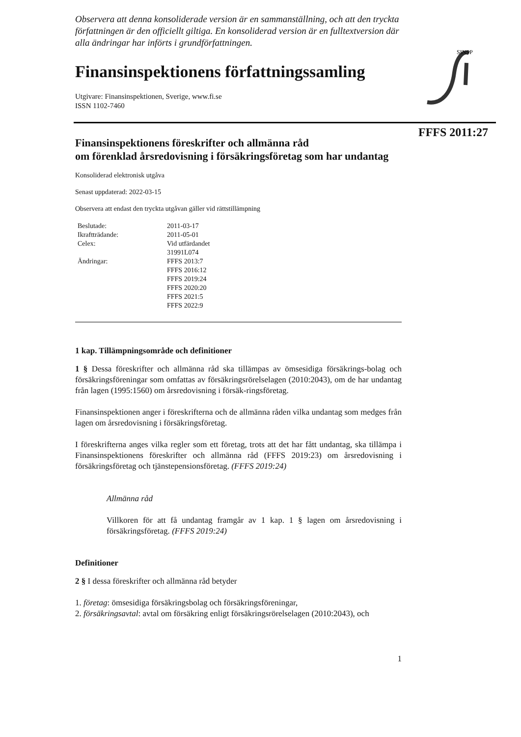FFFS 2011:27
SINSP
Observera att denna konsoliderade version är en sammanställning, och att den tryckta författningen är den officiellt giltiga. En konsoliderad version är en fulltextversion där alla ändringar har införts i grundförfattningen.
Finansinspektionens författningssamling
Utgivare: Finansinspektionen, Sverige, www.fi.se
ISSN 1102-7460
Finansinspektionens föreskrifter och allmänna råd
om förenklad årsredovisning i försäkringsföretag som har undantag
Konsoliderad elektronisk utgåva
Senast uppdaterad: 2022-03-15
Observera att endast den tryckta utgåvan gäller vid rättstillämpning
| Beslutade: | 2011-03-17 |
| Ikraftträdande: | 2011-05-01 |
| Celex: | Vid utfärdandet 31991L074 |
| Ändringar: | FFFS 2013:7 FFFS 2016:12 FFFS 2019:24 FFFS 2020:20 FFFS 2021:5 FFFS 2022:9 |
1 kap. Tillämpningsområde och definitioner
1 § Dessa föreskrifter och allmänna råd ska tillämpas av ömsesidiga försäkrings-bolag och försäkringsföreningar som omfattas av försäkringsrörelselagen (2010:2043), om de har undantag från lagen (1995:1560) om årsredovisning i försäk-ringsföretag.
Finansinspektionen anger i föreskrifterna och de allmänna råden vilka undantag som medges från lagen om årsredovisning i försäkringsföretag.
I föreskrifterna anges vilka regler som ett företag, trots att det har fått undantag, ska tillämpa i Finansinspektionens föreskrifter och allmänna råd (FFFS 2019:23) om årsredovisning i försäkringsföretag och tjänstepensionsföretag. (FFFS 2019:24)
Allmänna råd
Villkoren för att få undantag framgår av 1 kap. 1 § lagen om årsredovisning i försäkringsföretag. (FFFS 2019:24)
Definitioner
2 § I dessa föreskrifter och allmänna råd betyder
1. företag: ömsesidiga försäkringsbolag och försäkringsföreningar,
2. försäkringsavtal: avtal om försäkring enligt försäkringsrörelselagen (2010:2043), och
1